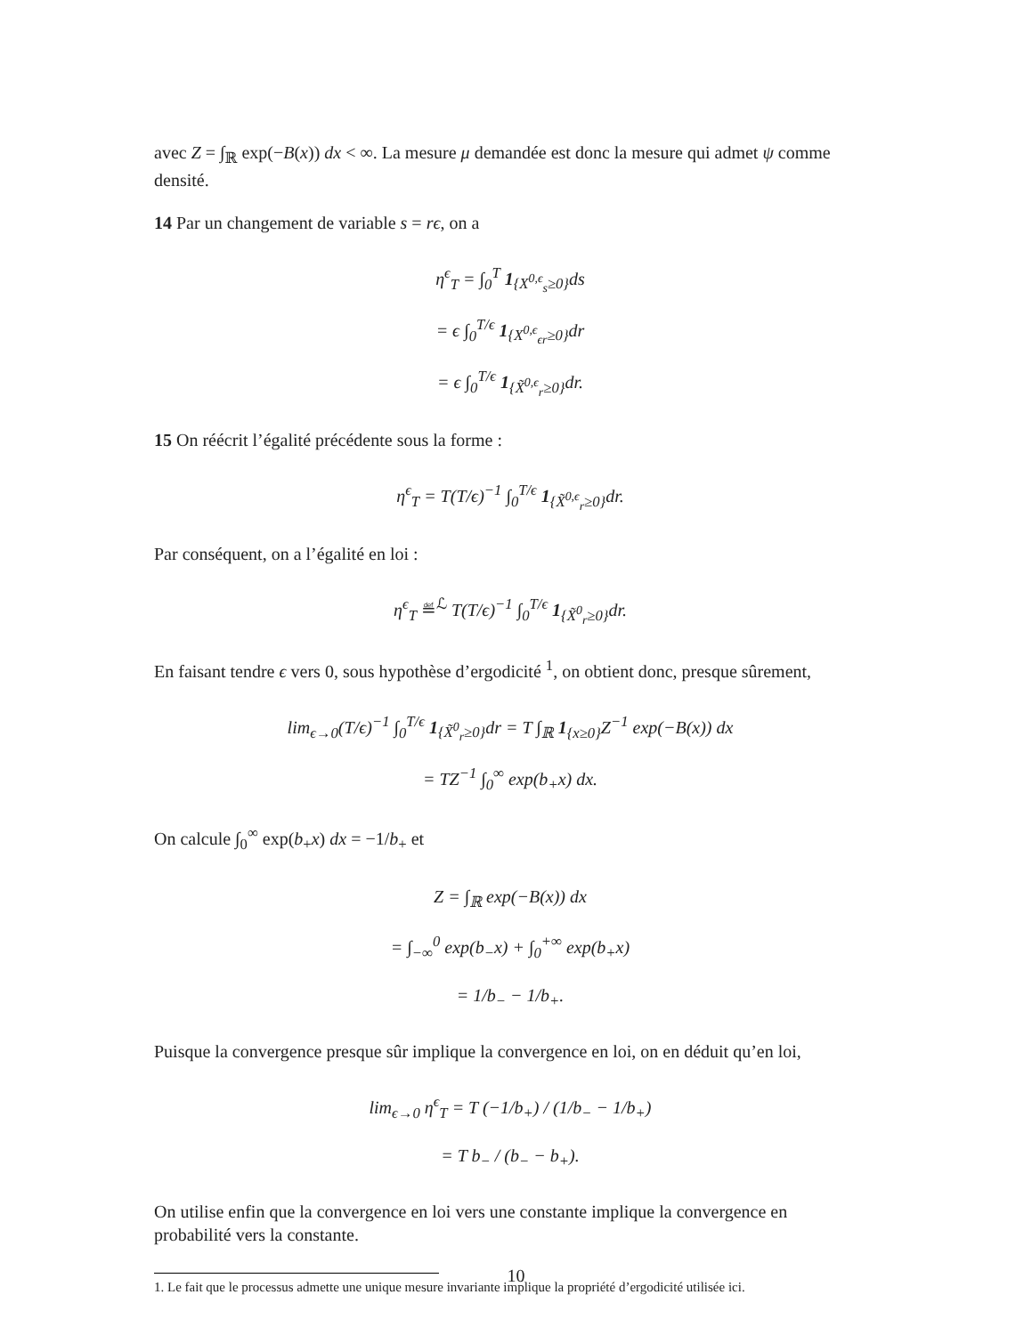avec Z = ∫<sub>ℝ</sub> exp(−B(x)) dx < ∞. La mesure μ demandée est donc la mesure qui admet ψ comme densité.
14 Par un changement de variable s = rϵ, on a
η<sup>ϵ</sup><sub>T</sub> = ∫<sub>0</sub><sup>T</sup> 1<sub>{X<sup>0,ϵ</sup><sub>s</sub>≥0}</sub>ds
= ϵ ∫<sub>0</sub><sup>T/ϵ</sup> 1<sub>{X<sup>0,ϵ</sup><sub>ϵr</sub>≥0}</sub>dr
= ϵ ∫<sub>0</sub><sup>T/ϵ</sup> 1<sub>{X̃<sup>0,ϵ</sup><sub>r</sub>≥0}</sub>dr.
15 On réécrit l’égalité précédente sous la forme :
η<sup>ϵ</sup><sub>T</sub> = T(T/ϵ)<sup>−1</sup> ∫<sub>0</sub><sup>T/ϵ</sup> 1<sub>{X̃<sup>0,ϵ</sup><sub>r</sub>≥0}</sub>dr.
Par conséquent, on a l’égalité en loi :
η<sup>ϵ</sup><sub>T</sub> ≝<sup>ℒ</sup> T(T/ϵ)<sup>−1</sup> ∫<sub>0</sub><sup>T/ϵ</sup> 1<sub>{X̃<sup>0</sup><sub>r</sub>≥0}</sub>dr.
En faisant tendre ϵ vers 0, sous hypothèse d’ergodicité <sup>1</sup>, on obtient donc, presque sûrement,
lim<sub>ϵ→0</sub>(T/ϵ)<sup>−1</sup> ∫<sub>0</sub><sup>T/ϵ</sup> 1<sub>{X̃<sup>0</sup><sub>r</sub>≥0}</sub>dr = T ∫<sub>ℝ</sub> 1<sub>{x≥0}</sub>Z<sup>−1</sup> exp(−B(x)) dx
= TZ<sup>−1</sup> ∫<sub>0</sub><sup>∞</sup> exp(b<sub>+</sub>x) dx.
On calcule ∫<sub>0</sub><sup>∞</sup> exp(b<sub>+</sub>x) dx = −1/b<sub>+</sub> et
Z = ∫<sub>ℝ</sub> exp(−B(x)) dx
= ∫<sub>−∞</sub><sup>0</sup> exp(b<sub>−</sub>x) + ∫<sub>0</sub><sup>+∞</sup> exp(b<sub>+</sub>x)
= 1/b<sub>−</sub> − 1/b<sub>+</sub>.
Puisque la convergence presque sûr implique la convergence en loi, on en déduit qu’en loi,
lim<sub>ϵ→0</sub> η<sup>ϵ</sup><sub>T</sub> = T (−1/b<sub>+</sub>) / (1/b<sub>−</sub> − 1/b<sub>+</sub>)
= T b<sub>−</sub> / (b<sub>−</sub> − b<sub>+</sub>).
On utilise enfin que la convergence en loi vers une constante implique la convergence en probabilité vers la constante.
1. Le fait que le processus admette une unique mesure invariante implique la propriété d’ergodicité utilisée ici.
10